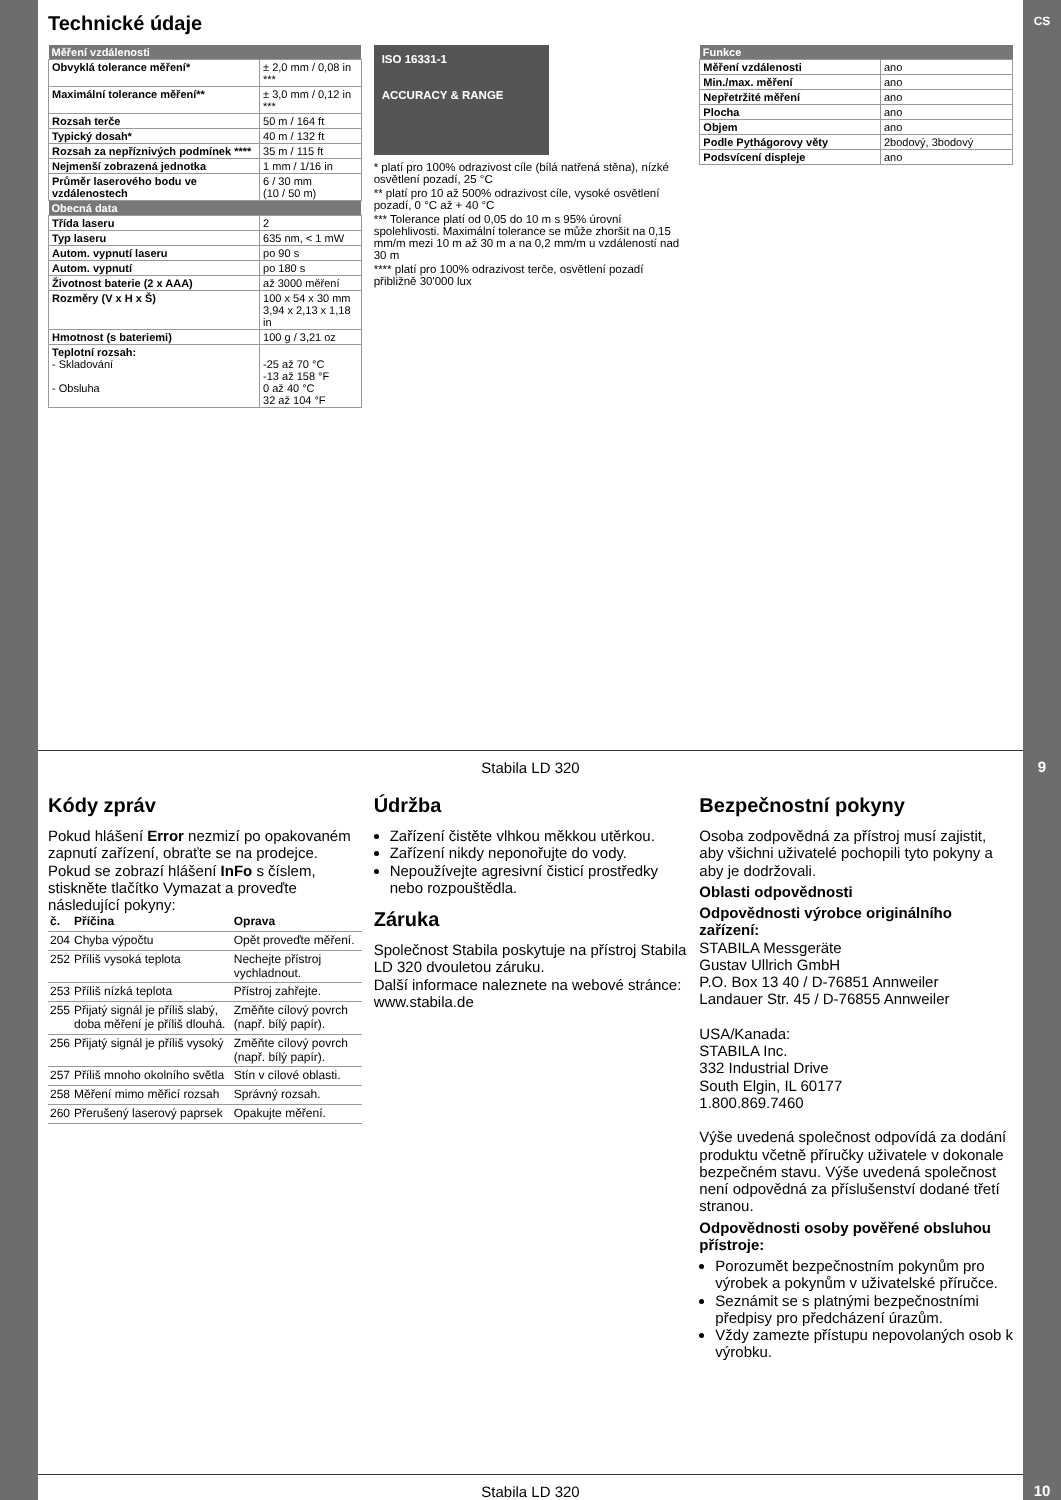CS
Technické údaje
| Měření vzdálenosti | |
| --- | --- |
| Obvyklá tolerance měření* | ± 2,0 mm / 0,08 in *** |
| Maximální tolerance měření** | ± 3,0 mm / 0,12 in *** |
| Rozsah terče | 50 m / 164 ft |
| Typický dosah* | 40 m / 132 ft |
| Rozsah za nepříznivých podmínek **** | 35 m / 115 ft |
| Nejmenší zobrazená jednotka | 1 mm / 1/16 in |
| Průměr laserového bodu ve vzdálenostech | 6 / 30 mm (10 / 50 m) |
| Obecná data | |
| Třída laseru | 2 |
| Typ laseru | 635 nm, < 1 mW |
| Autom. vypnutí laseru | po 90 s |
| Autom. vypnutí | po 180 s |
| Životnost baterie (2 x AAA) | až 3000 měření |
| Rozměry (V x H x Š) | 100 x 54 x 30 mm 3,94 x 2,13 x 1,18 in |
| Hmotnost (s bateriemi) | 100 g / 3,21 oz |
| Teplotní rozsah: - Skladování - Obsluha | -25 až 70 °C -13 až 158 °F 0 až 40 °C 32 až 104 °F |
ISO 16331-1
ACCURACY & RANGE
* platí pro 100% odrazivost cíle (bílá natřená stěna), nízké osvětlení pozadí, 25 °C
** platí pro 10 až 500% odrazivost cíle, vysoké osvětlení pozadí, 0 °C až + 40 °C
*** Tolerance platí od 0,05 do 10 m s 95% úrovní spolehlivosti. Maximální tolerance se může zhoršit na 0,15 mm/m mezi 10 m až 30 m a na 0,2 mm/m u vzdáleností nad 30 m
**** platí pro 100% odrazivost terče, osvětlení pozadí přibližně 30'000 lux
| Funkce | |
| --- | --- |
| Měření vzdálenosti | ano |
| Min./max. měření | ano |
| Nepřetržité měření | ano |
| Plocha | ano |
| Objem | ano |
| Podle Pythágorovy věty | 2bodový, 3bodový |
| Podsvícení displeje | ano |
Stabila LD 320
9
Kódy zpráv
Pokud hlášení Error nezmizí po opakovaném zapnutí zařízení, obraťte se na prodejce.
Pokud se zobrazí hlášení InFo s číslem, stiskněte tlačítko Vymazat a proveďte následující pokyny:
| č. | Příčina | Oprava |
| --- | --- | --- |
| 204 | Chyba výpočtu | Opět proveďte měření. |
| 252 | Příliš vysoká teplota | Nechejte přístroj vychladnout. |
| 253 | Příliš nízká teplota | Přístroj zahřejte. |
| 255 | Přijatý signál je příliš slabý, doba měření je příliš dlouhá. | Změňte cílový povrch (např. bílý papír). |
| 256 | Přijatý signál je příliš vysoký | Změňte cílový povrch (např. bílý papír). |
| 257 | Příliš mnoho okolního světla | Stín v cílové oblasti. |
| 258 | Měření mimo měřicí rozsah | Správný rozsah. |
| 260 | Přerušený laserový paprsek | Opakujte měření. |
Údržba
Zařízení čistěte vlhkou měkkou utěrkou.
Zařízení nikdy neponořujte do vody.
Nepoužívejte agresivní čisticí prostředky nebo rozpouštědla.
Záruka
Společnost Stabila poskytuje na přístroj Stabila LD 320 dvouletou záruku.
Další informace naleznete na webové stránce: www.stabila.de
Bezpečnostní pokyny
Osoba zodpovědná za přístroj musí zajistit, aby všichni uživatelé pochopili tyto pokyny a aby je dodržovali.
Oblasti odpovědnosti
Odpovědnosti výrobce originálního zařízení:
STABILA Messgeräte
Gustav Ullrich GmbH
P.O. Box 13 40 / D-76851 Annweiler
Landauer Str. 45 / D-76855 Annweiler
USA/Kanada:
STABILA Inc.
332 Industrial Drive
South Elgin, IL 60177
1.800.869.7460
Výše uvedená společnost odpovídá za dodání produktu včetně příručky uživatele v dokonale bezpečném stavu. Výše uvedená společnost není odpovědná za příslušenství dodané třetí stranou.
Odpovědnosti osoby pověřené obsluhou přístroje:
Porozumět bezpečnostním pokynům pro výrobek a pokynům v uživatelské příručce.
Seznámit se s platnými bezpečnostními předpisy pro předcházení úrazům.
Vždy zamezte přístupu nepovolaných osob k výrobku.
Stabila LD 320
10